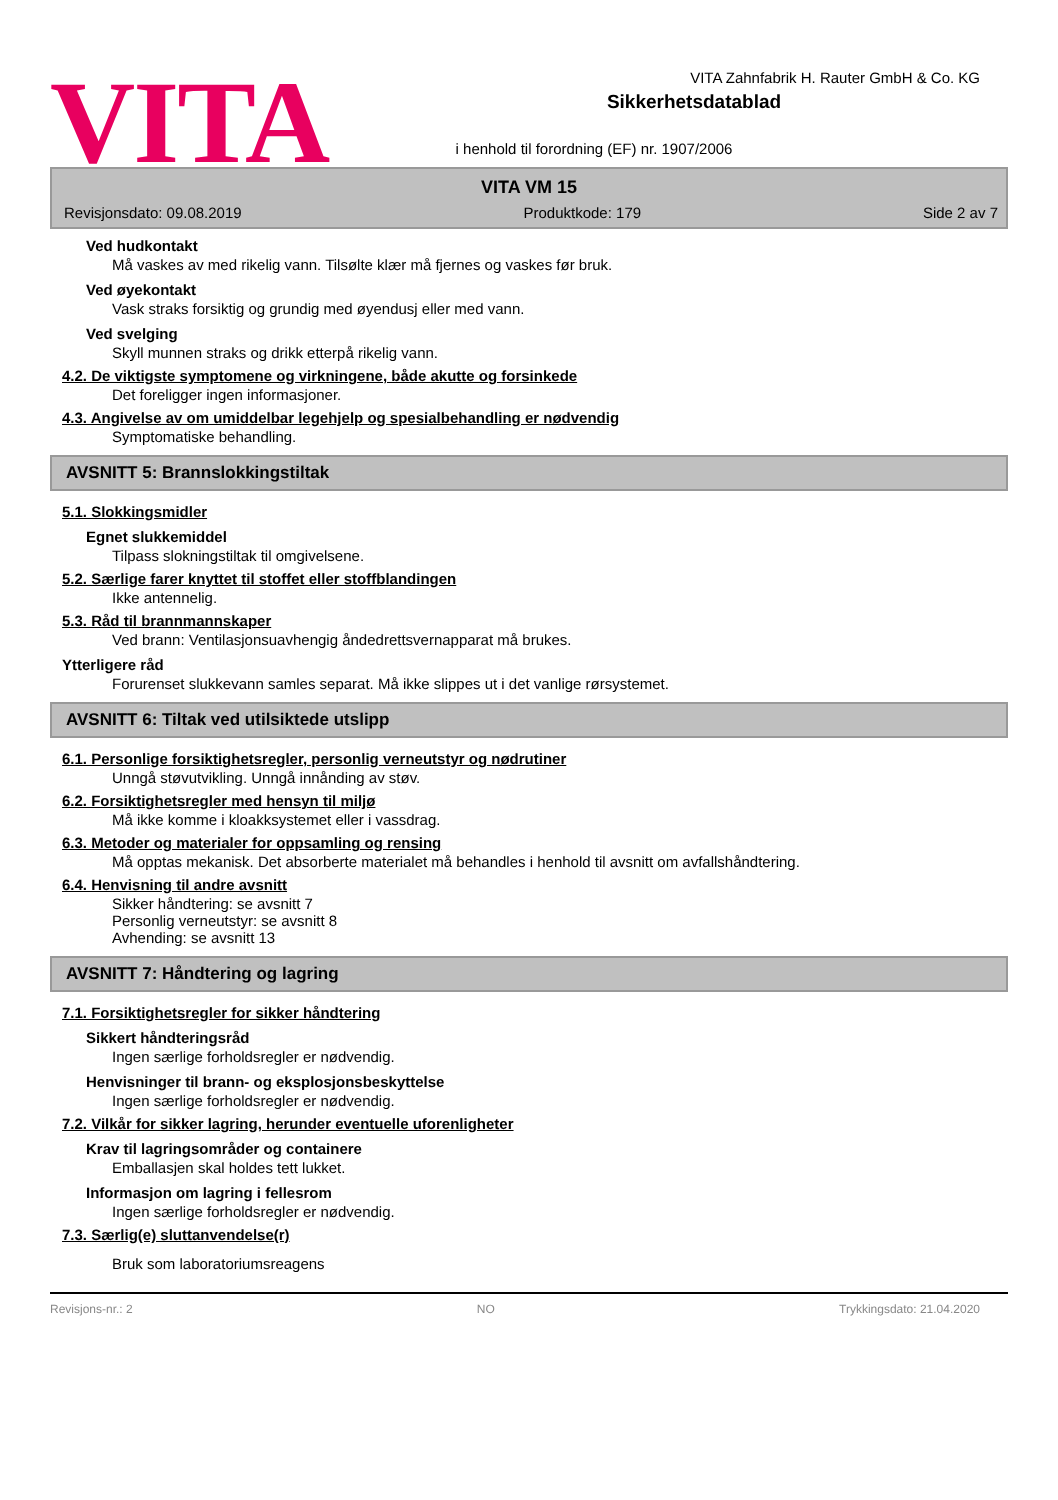VITA
VITA Zahnfabrik H. Rauter GmbH & Co. KG
Sikkerhetsdatablad
i henhold til forordning (EF) nr. 1907/2006
VITA VM 15
Revisjonsdato: 09.08.2019 Produktkode: 179 Side 2 av 7
Ved hudkontakt
Må vaskes av med rikelig vann. Tilsølte klær må fjernes og vaskes før bruk.
Ved øyekontakt
Vask straks forsiktig og grundig med øyendusj eller med vann.
Ved svelging
Skyll munnen straks og drikk etterpå rikelig vann.
4.2. De viktigste symptomene og virkningene, både akutte og forsinkede
Det foreligger ingen informasjoner.
4.3. Angivelse av om umiddelbar legehjelp og spesialbehandling er nødvendig
Symptomatiske behandling.
AVSNITT 5: Brannslokkingstiltak
5.1. Slokkingsmidler
Egnet slukkemiddel
Tilpass slokningstiltak til omgivelsene.
5.2. Særlige farer knyttet til stoffet eller stoffblandingen
Ikke antennelig.
5.3. Råd til brannmannskaper
Ved brann: Ventilasjonsuavhengig åndedrettsvernapparat må brukes.
Ytterligere råd
Forurenset slukkevann samles separat. Må ikke slippes ut i det vanlige rørsystemet.
AVSNITT 6: Tiltak ved utilsiktede utslipp
6.1. Personlige forsiktighetsregler, personlig verneutstyr og nødrutiner
Unngå støvutvikling. Unngå innånding av støv.
6.2. Forsiktighetsregler med hensyn til miljø
Må ikke komme i kloakksystemet eller i vassdrag.
6.3. Metoder og materialer for oppsamling og rensing
Må opptas mekanisk. Det absorberte materialet må behandles i henhold til avsnitt om avfallshåndtering.
6.4. Henvisning til andre avsnitt
Sikker håndtering: se avsnitt 7
Personlig verneutstyr: se avsnitt 8
Avhending: se avsnitt 13
AVSNITT 7: Håndtering og lagring
7.1. Forsiktighetsregler for sikker håndtering
Sikkert håndteringsråd
Ingen særlige forholdsregler er nødvendig.
Henvisninger til brann- og eksplosjonsbeskyttelse
Ingen særlige forholdsregler er nødvendig.
7.2. Vilkår for sikker lagring, herunder eventuelle uforenligheter
Krav til lagringsområder og containere
Emballasjen skal holdes tett lukket.
Informasjon om lagring i fellesrom
Ingen særlige forholdsregler er nødvendig.
7.3. Særlig(e) sluttanvendelse(r)
Bruk som laboratoriumsreagens
Revisjons-nr.: 2 NO Trykkingsdato: 21.04.2020